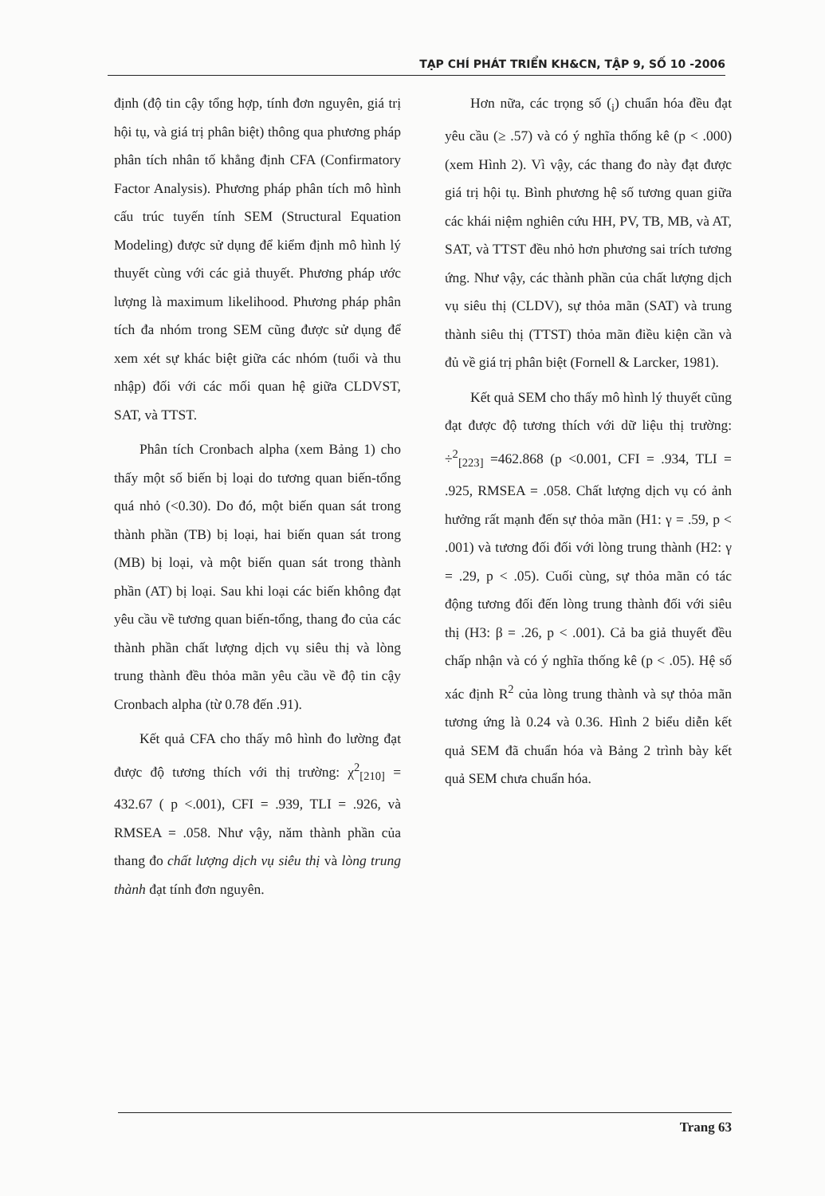TẠP CHÍ PHÁT TRIỂN KH&CN, TẬP 9, SỐ 10 -2006
định (độ tin cậy tổng hợp, tính đơn nguyên, giá trị hội tụ, và giá trị phân biệt) thông qua phương pháp phân tích nhân tố khẳng định CFA (Confirmatory Factor Analysis). Phương pháp phân tích mô hình cấu trúc tuyến tính SEM (Structural Equation Modeling) được sử dụng để kiểm định mô hình lý thuyết cùng với các giả thuyết. Phương pháp ước lượng là maximum likelihood. Phương pháp phân tích đa nhóm trong SEM cũng được sử dụng để xem xét sự khác biệt giữa các nhóm (tuổi và thu nhập) đối với các mối quan hệ giữa CLDVST, SAT, và TTST.
Phân tích Cronbach alpha (xem Bảng 1) cho thấy một số biến bị loại do tương quan biến-tổng quá nhỏ (<0.30). Do đó, một biến quan sát trong thành phần (TB) bị loại, hai biến quan sát trong (MB) bị loại, và một biến quan sát trong thành phần (AT) bị loại. Sau khi loại các biến không đạt yêu cầu về tương quan biến-tổng, thang đo của các thành phần chất lượng dịch vụ siêu thị và lòng trung thành đều thỏa mãn yêu cầu về độ tin cậy Cronbach alpha (từ 0.78 đến .91).
Kết quả CFA cho thấy mô hình đo lường đạt được độ tương thích với thị trường: χ<sup>2</sup><sub>[210]</sub> = 432.67 ( p <.001), CFI = .939, TLI = .926, và RMSEA = .058. Như vậy, năm thành phần của thang đo chất lượng dịch vụ siêu thị và lòng trung thành đạt tính đơn nguyên.
Hơn nữa, các trọng số (<sub>i</sub>) chuẩn hóa đều đạt yêu cầu (≥ .57) và có ý nghĩa thống kê (p < .000) (xem Hình 2). Vì vậy, các thang đo này đạt được giá trị hội tụ. Bình phương hệ số tương quan giữa các khái niệm nghiên cứu HH, PV, TB, MB, và AT, SAT, và TTST đều nhỏ hơn phương sai trích tương ứng. Như vậy, các thành phần của chất lượng dịch vụ siêu thị (CLDV), sự thỏa mãn (SAT) và trung thành siêu thị (TTST) thỏa mãn điều kiện cần và đủ về giá trị phân biệt (Fornell & Larcker, 1981).
Kết quả SEM cho thấy mô hình lý thuyết cũng đạt được độ tương thích với dữ liệu thị trường: ÷<sup>2</sup><sub>[223]</sub> =462.868 (p <0.001, CFI = .934, TLI = .925, RMSEA = .058. Chất lượng dịch vụ có ảnh hưởng rất mạnh đến sự thỏa mãn (H1: γ = .59, p < .001) và tương đối đối với lòng trung thành (H2: γ = .29, p < .05). Cuối cùng, sự thỏa mãn có tác động tương đối đến lòng trung thành đối với siêu thị (H3: β = .26, p < .001). Cả ba giả thuyết đều chấp nhận và có ý nghĩa thống kê (p < .05). Hệ số xác định R<sup>2</sup> của lòng trung thành và sự thỏa mãn tương ứng là 0.24 và 0.36. Hình 2 biểu diễn kết quả SEM đã chuẩn hóa và Bảng 2 trình bày kết quả SEM chưa chuẩn hóa.
Trang 63